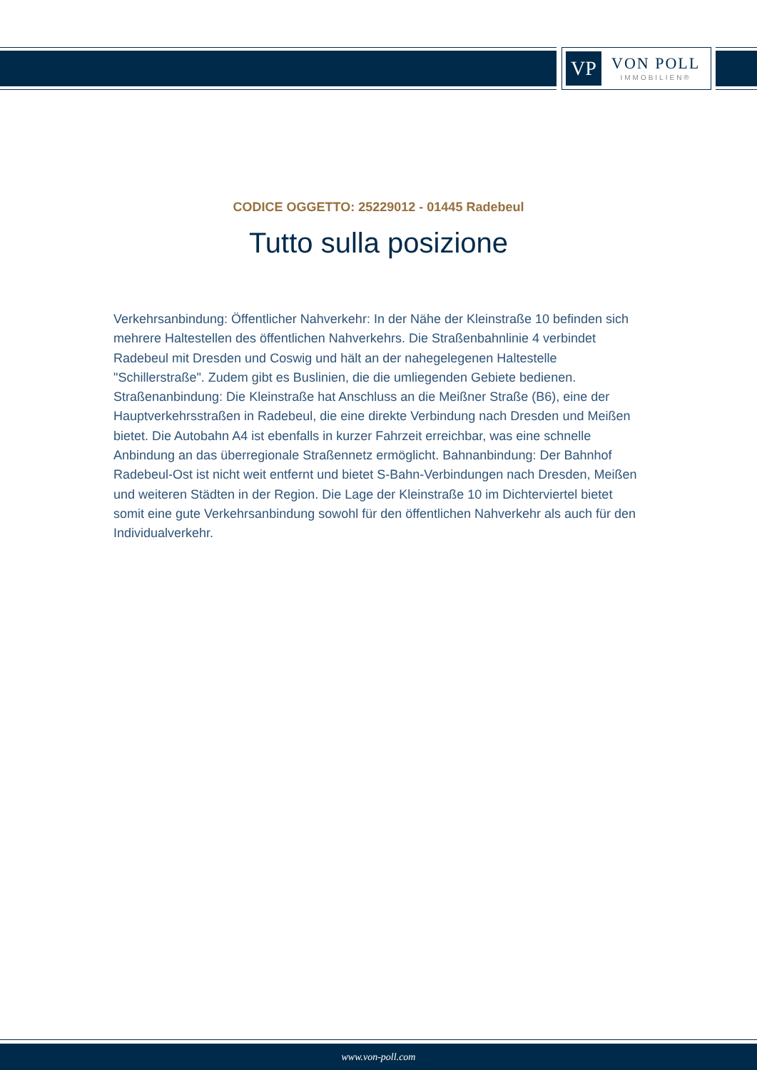VP
VON POLL
IMMOBILIEN®
CODICE OGGETTO: 25229012 - 01445 Radebeul
Tutto sulla posizione
Verkehrsanbindung: Öffentlicher Nahverkehr: In der Nähe der Kleinstraße 10 befinden sich mehrere Haltestellen des öffentlichen Nahverkehrs. Die Straßenbahnlinie 4 verbindet Radebeul mit Dresden und Coswig und hält an der nahegelegenen Haltestelle "Schillerstraße". Zudem gibt es Buslinien, die die umliegenden Gebiete bedienen. Straßenanbindung: Die Kleinstraße hat Anschluss an die Meißner Straße (B6), eine der Hauptverkehrsstraßen in Radebeul, die eine direkte Verbindung nach Dresden und Meißen bietet. Die Autobahn A4 ist ebenfalls in kurzer Fahrzeit erreichbar, was eine schnelle Anbindung an das überregionale Straßennetz ermöglicht. Bahnanbindung: Der Bahnhof Radebeul-Ost ist nicht weit entfernt und bietet S-Bahn-Verbindungen nach Dresden, Meißen und weiteren Städten in der Region. Die Lage der Kleinstraße 10 im Dichterviertel bietet somit eine gute Verkehrsanbindung sowohl für den öffentlichen Nahverkehr als auch für den Individualverkehr.
www.von-poll.com